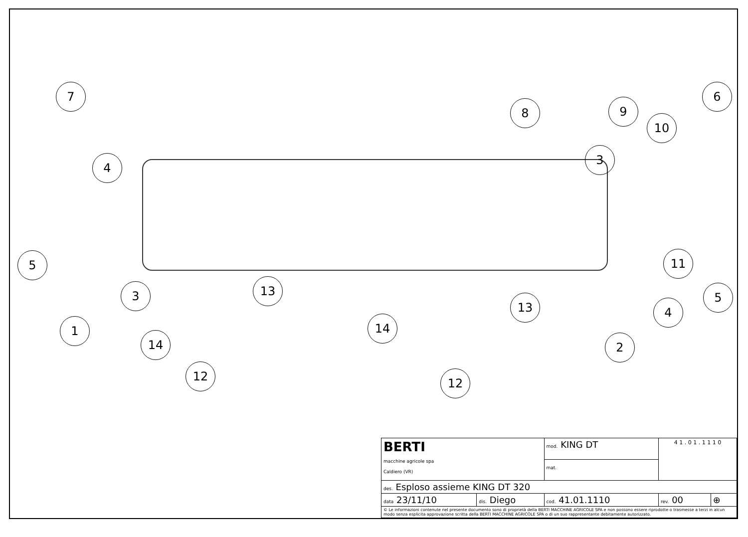7
4
5
3
1
14
12
13
8 9
10
6
3
11
5
4
2
13
14
12
| BERTI macchine agricole spa Caldiero (VR) | | mod. KING DT | 4 1 . 0 1 . 1 1 1 0 | |
| | | mat. | | |
| des. Esploso assieme KING DT 320 | | | | |
| data 23/11/10 | dis. Diego | cod. 41.01.1110 | rev. 00 | ⊕ |
| © Le informazioni contenute nel presente documento sono di proprietà della BERTI MACCHINE AGRICOLE SPA e non possono essere riprodotte o trasmesse a terzi in alcun modo senza esplicita approvazione scritta della BERTI MACCHINE AGRICOLE SPA o di un suo rappresentante debitamente autorizzato. | | | | |